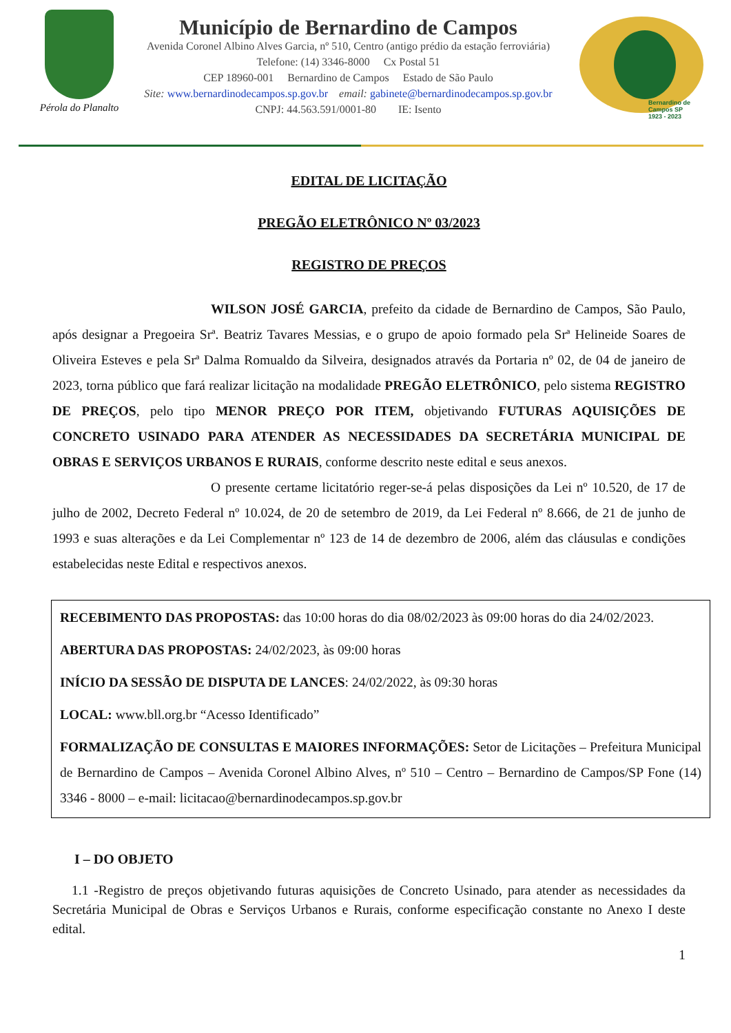Pérola do Planalto
Município de Bernardino de Campos
Avenida Coronel Albino Alves Garcia, nº 510, Centro (antigo prédio da estação ferroviária)
Telefone: (14) 3346-8000 Cx Postal 51
CEP 18960-001 Bernardino de Campos Estado de São Paulo
Site: www.bernardinodecampos.sp.gov.br email: gabinete@bernardinodecampos.sp.gov.br
CNPJ: 44.563.591/0001-80 IE: Isento
Bernardino de Campos SP
1923 - 2023
EDITAL DE LICITAÇÃO
PREGÃO ELETRÔNICO Nº 03/2023
REGISTRO DE PREÇOS
WILSON JOSÉ GARCIA, prefeito da cidade de Bernardino de Campos, São Paulo, após designar a Pregoeira Srª. Beatriz Tavares Messias, e o grupo de apoio formado pela Srª Helineide Soares de Oliveira Esteves e pela Srª Dalma Romualdo da Silveira, designados através da Portaria nº 02, de 04 de janeiro de 2023, torna público que fará realizar licitação na modalidade PREGÃO ELETRÔNICO, pelo sistema REGISTRO DE PREÇOS, pelo tipo MENOR PREÇO POR ITEM, objetivando FUTURAS AQUISIÇÕES DE CONCRETO USINADO PARA ATENDER AS NECESSIDADES DA SECRETÁRIA MUNICIPAL DE OBRAS E SERVIÇOS URBANOS E RURAIS, conforme descrito neste edital e seus anexos.
O presente certame licitatório reger-se-á pelas disposições da Lei nº 10.520, de 17 de julho de 2002, Decreto Federal nº 10.024, de 20 de setembro de 2019, da Lei Federal nº 8.666, de 21 de junho de 1993 e suas alterações e da Lei Complementar nº 123 de 14 de dezembro de 2006, além das cláusulas e condições estabelecidas neste Edital e respectivos anexos.
RECEBIMENTO DAS PROPOSTAS: das 10:00 horas do dia 08/02/2023 às 09:00 horas do dia 24/02/2023.
ABERTURA DAS PROPOSTAS: 24/02/2023, às 09:00 horas
INÍCIO DA SESSÃO DE DISPUTA DE LANCES: 24/02/2022, às 09:30 horas
LOCAL: www.bll.org.br “Acesso Identificado”
FORMALIZAÇÃO DE CONSULTAS E MAIORES INFORMAÇÕES: Setor de Licitações – Prefeitura Municipal de Bernardino de Campos – Avenida Coronel Albino Alves, nº 510 – Centro – Bernardino de Campos/SP Fone (14) 3346 - 8000 – e-mail: licitacao@bernardinodecampos.sp.gov.br
I – DO OBJETO
1.1 -Registro de preços objetivando futuras aquisições de Concreto Usinado, para atender as necessidades da Secretária Municipal de Obras e Serviços Urbanos e Rurais, conforme especificação constante no Anexo I deste edital.
1